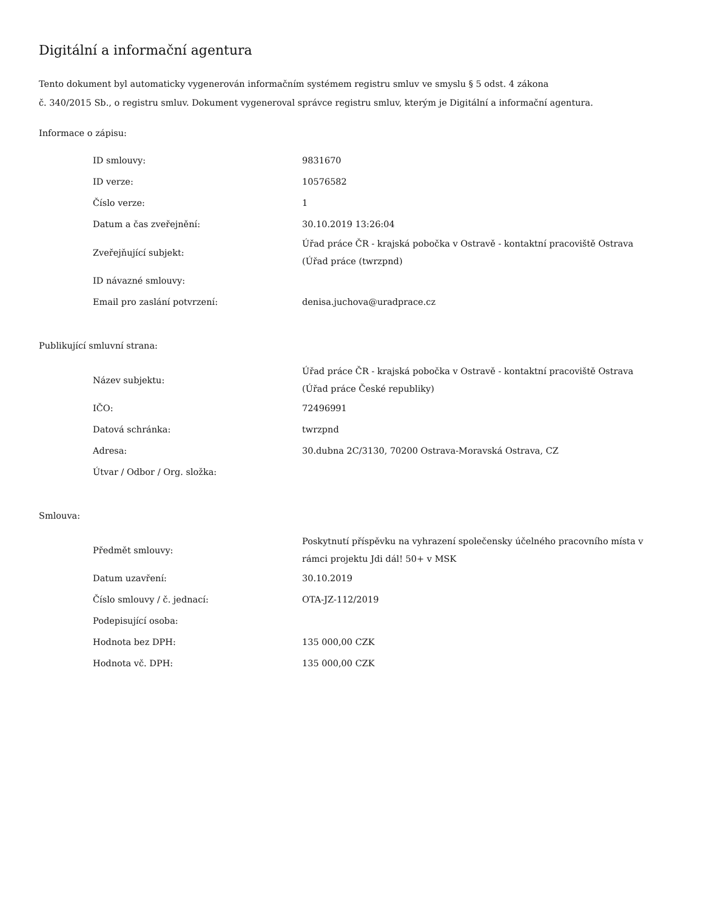Digitální a informační agentura
Tento dokument byl automaticky vygenerován informačním systémem registru smluv ve smyslu § 5 odst. 4 zákona
č. 340/2015 Sb., o registru smluv. Dokument vygeneroval správce registru smluv, kterým je Digitální a informační agentura.
Informace o zápisu:
| ID smlouvy: | 9831670 |
| ID verze: | 10576582 |
| Číslo verze: | 1 |
| Datum a čas zveřejnění: | 30.10.2019 13:26:04 |
| Zveřejňující subjekt: | Úřad práce ČR - krajská pobočka v Ostravě - kontaktní pracoviště Ostrava (Úřad práce (twrzpnd) |
| ID návazné smlouvy: | |
| Email pro zaslání potvrzení: | denisa.juchova@uradprace.cz |
Publikující smluvní strana:
| Název subjektu: | Úřad práce ČR - krajská pobočka v Ostravě - kontaktní pracoviště Ostrava (Úřad práce České republiky) |
| IČO: | 72496991 |
| Datová schránka: | twrzpnd |
| Adresa: | 30.dubna 2C/3130, 70200 Ostrava-Moravská Ostrava, CZ |
| Útvar / Odbor / Org. složka: | |
Smlouva:
| Předmět smlouvy: | Poskytnutí příspěvku na vyhrazení společensky účelného pracovního místa v rámci projektu Jdi dál! 50+ v MSK |
| Datum uzavření: | 30.10.2019 |
| Číslo smlouvy / č. jednací: | OTA-JZ-112/2019 |
| Podepisující osoba: | |
| Hodnota bez DPH: | 135 000,00 CZK |
| Hodnota vč. DPH: | 135 000,00 CZK |